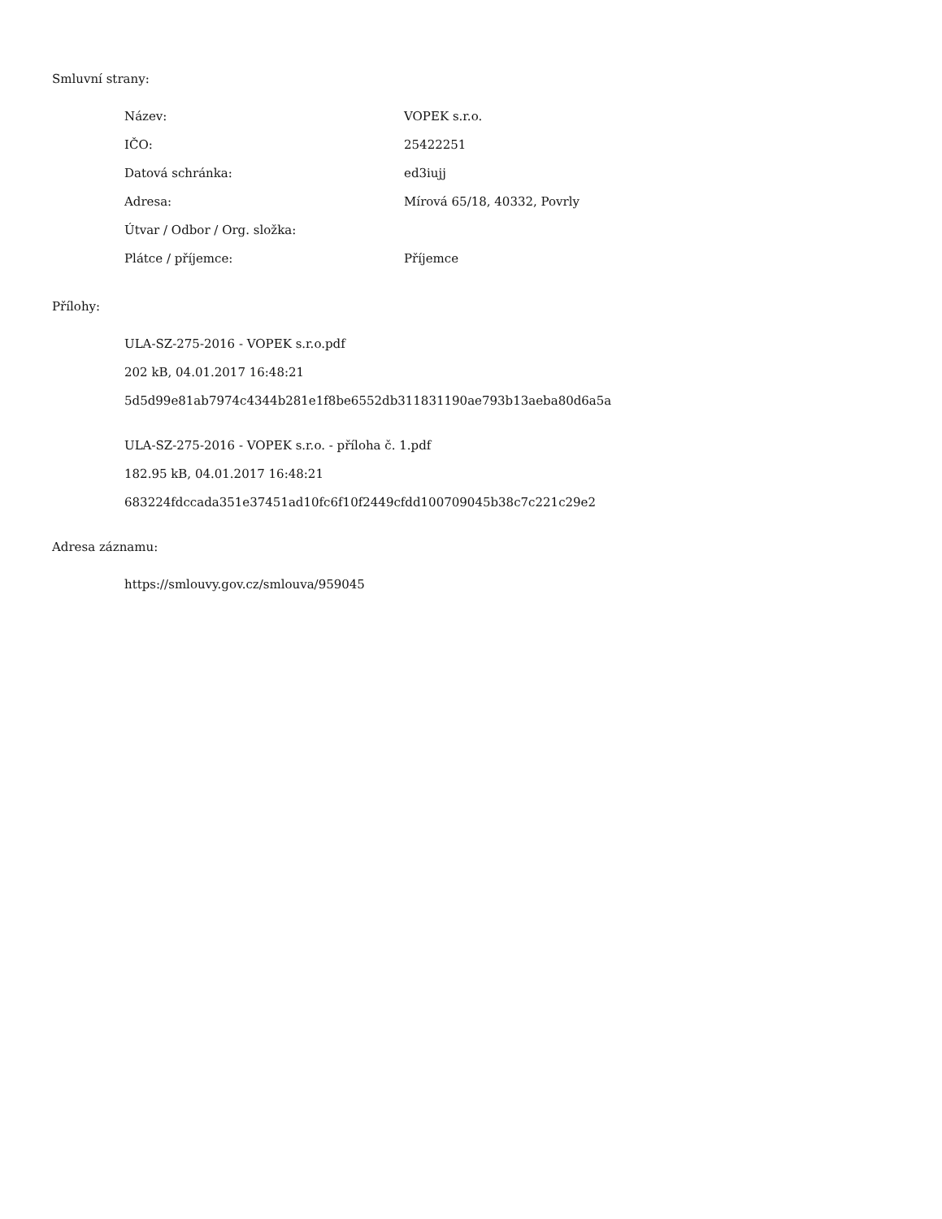Smluvní strany:
| Název: | VOPEK s.r.o. |
| IČO: | 25422251 |
| Datová schránka: | ed3iujj |
| Adresa: | Mírová 65/18, 40332, Povrly |
| Útvar / Odbor / Org. složka: | |
| Plátce / příjemce: | Příjemce |
Přílohy:
ULA-SZ-275-2016 - VOPEK s.r.o.pdf
202 kB, 04.01.2017 16:48:21
5d5d99e81ab7974c4344b281e1f8be6552db311831190ae793b13aeba80d6a5a
ULA-SZ-275-2016 - VOPEK s.r.o. - příloha č. 1.pdf
182.95 kB, 04.01.2017 16:48:21
683224fdccada351e37451ad10fc6f10f2449cfdd100709045b38c7c221c29e2
Adresa záznamu:
https://smlouvy.gov.cz/smlouva/959045